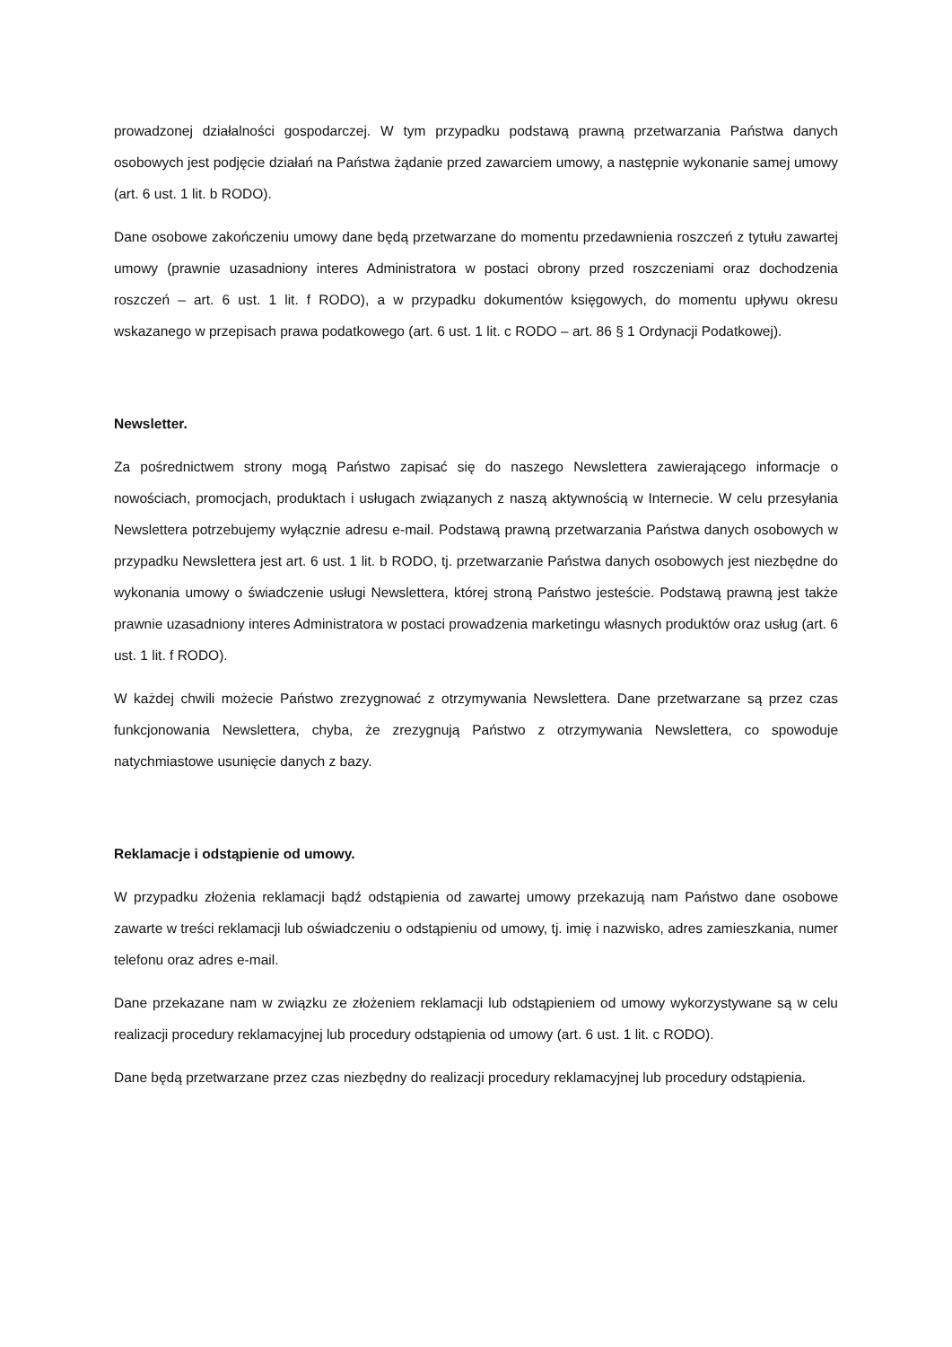prowadzonej działalności gospodarczej. W tym przypadku podstawą prawną przetwarzania Państwa danych osobowych jest podjęcie działań na Państwa żądanie przed zawarciem umowy, a następnie wykonanie samej umowy (art. 6 ust. 1 lit. b RODO).
Dane osobowe zakończeniu umowy dane będą przetwarzane do momentu przedawnienia roszczeń z tytułu zawartej umowy (prawnie uzasadniony interes Administratora w postaci obrony przed roszczeniami oraz dochodzenia roszczeń – art. 6 ust. 1 lit. f RODO), a w przypadku dokumentów księgowych, do momentu upływu okresu wskazanego w przepisach prawa podatkowego (art. 6 ust. 1 lit. c RODO – art. 86 § 1 Ordynacji Podatkowej).
Newsletter.
Za pośrednictwem strony mogą Państwo zapisać się do naszego Newslettera zawierającego informacje o nowościach, promocjach, produktach i usługach związanych z naszą aktywnością w Internecie. W celu przesyłania Newslettera potrzebujemy wyłącznie adresu e-mail. Podstawą prawną przetwarzania Państwa danych osobowych w przypadku Newslettera jest art. 6 ust. 1 lit. b RODO, tj. przetwarzanie Państwa danych osobowych jest niezbędne do wykonania umowy o świadczenie usługi Newslettera, której stroną Państwo jesteście. Podstawą prawną jest także prawnie uzasadniony interes Administratora w postaci prowadzenia marketingu własnych produktów oraz usług (art. 6 ust. 1 lit. f RODO).
W każdej chwili możecie Państwo zrezygnować z otrzymywania Newslettera. Dane przetwarzane są przez czas funkcjonowania Newslettera, chyba, że zrezygnują Państwo z otrzymywania Newslettera, co spowoduje natychmiastowe usunięcie danych z bazy.
Reklamacje i odstąpienie od umowy.
W przypadku złożenia reklamacji bądź odstąpienia od zawartej umowy przekazują nam Państwo dane osobowe zawarte w treści reklamacji lub oświadczeniu o odstąpieniu od umowy, tj. imię i nazwisko, adres zamieszkania, numer telefonu oraz adres e-mail.
Dane przekazane nam w związku ze złożeniem reklamacji lub odstąpieniem od umowy wykorzystywane są w celu realizacji procedury reklamacyjnej lub procedury odstąpienia od umowy (art. 6 ust. 1 lit. c RODO).
Dane będą przetwarzane przez czas niezbędny do realizacji procedury reklamacyjnej lub procedury odstąpienia.